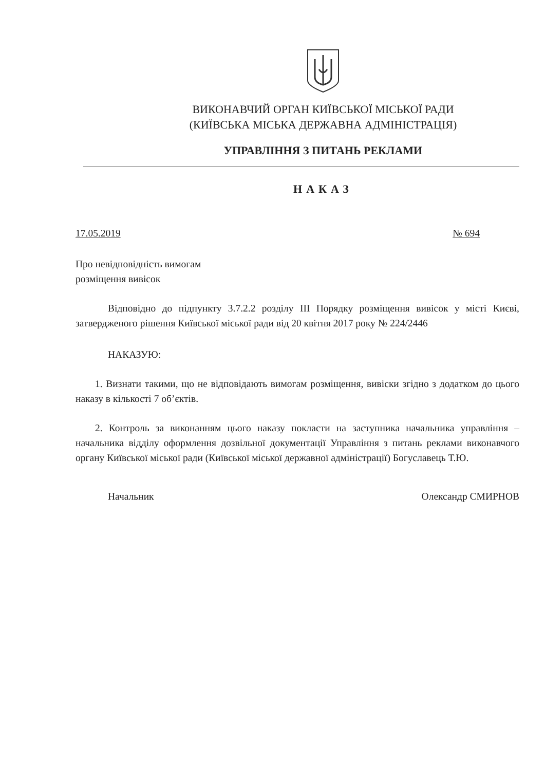ВИКОНАВЧИЙ ОРГАН КИЇВСЬКОЇ МІСЬКОЇ РАДИ
(КИЇВСЬКА МІСЬКА ДЕРЖАВНА АДМІНІСТРАЦІЯ)
УПРАВЛІННЯ З ПИТАНЬ РЕКЛАМИ
НАКАЗ
17.05.2019 № 694
Про невідповідність вимогам
розміщення вивісок
Відповідно до підпункту 3.7.2.2 розділу ІІІ Порядку розміщення вивісок у місті Києві, затвердженого рішення Київської міської ради від 20 квітня 2017 року № 224/2446
НАКАЗУЮ:
1. Визнати такими, що не відповідають вимогам розміщення, вивіски згідно з додатком до цього наказу в кількості 7 об’єктів.
2. Контроль за виконанням цього наказу покласти на заступника начальника управління – начальника відділу оформлення дозвільної документації Управління з питань реклами виконавчого органу Київської міської ради (Київської міської державної адміністрації) Богуславець Т.Ю.
Начальник Олександр СМИРНОВ